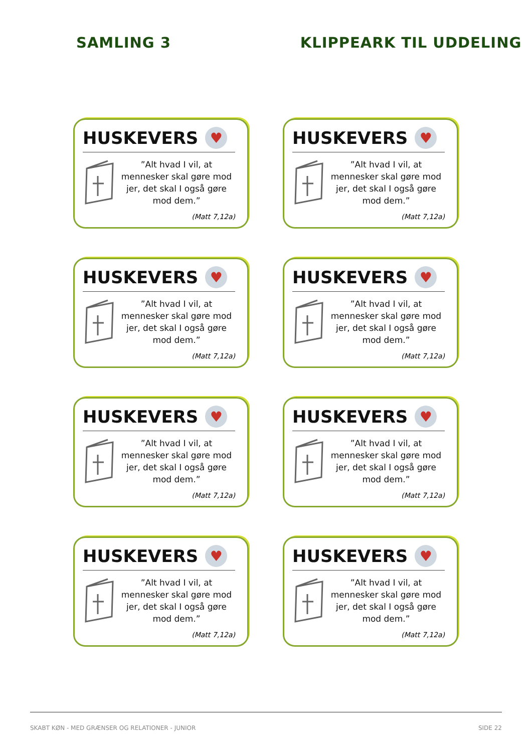SAMLING 3 KLIPPEARK TIL UDDELING
HUSKEVERS
♥
”Alt hvad I vil, at mennesker skal gøre mod jer, det skal I også gøre mod dem.”
(Matt 7,12a)
HUSKEVERS
♥
”Alt hvad I vil, at mennesker skal gøre mod jer, det skal I også gøre mod dem.”
(Matt 7,12a)
HUSKEVERS
♥
”Alt hvad I vil, at mennesker skal gøre mod jer, det skal I også gøre mod dem.”
(Matt 7,12a)
HUSKEVERS
♥
”Alt hvad I vil, at mennesker skal gøre mod jer, det skal I også gøre mod dem.”
(Matt 7,12a)
HUSKEVERS
♥
”Alt hvad I vil, at mennesker skal gøre mod jer, det skal I også gøre mod dem.”
(Matt 7,12a)
HUSKEVERS
♥
”Alt hvad I vil, at mennesker skal gøre mod jer, det skal I også gøre mod dem.”
(Matt 7,12a)
HUSKEVERS
♥
”Alt hvad I vil, at mennesker skal gøre mod jer, det skal I også gøre mod dem.”
(Matt 7,12a)
HUSKEVERS
♥
”Alt hvad I vil, at mennesker skal gøre mod jer, det skal I også gøre mod dem.”
(Matt 7,12a)
SKABT KØN - MED GRÆNSER OG RELATIONER - JUNIOR SIDE 22